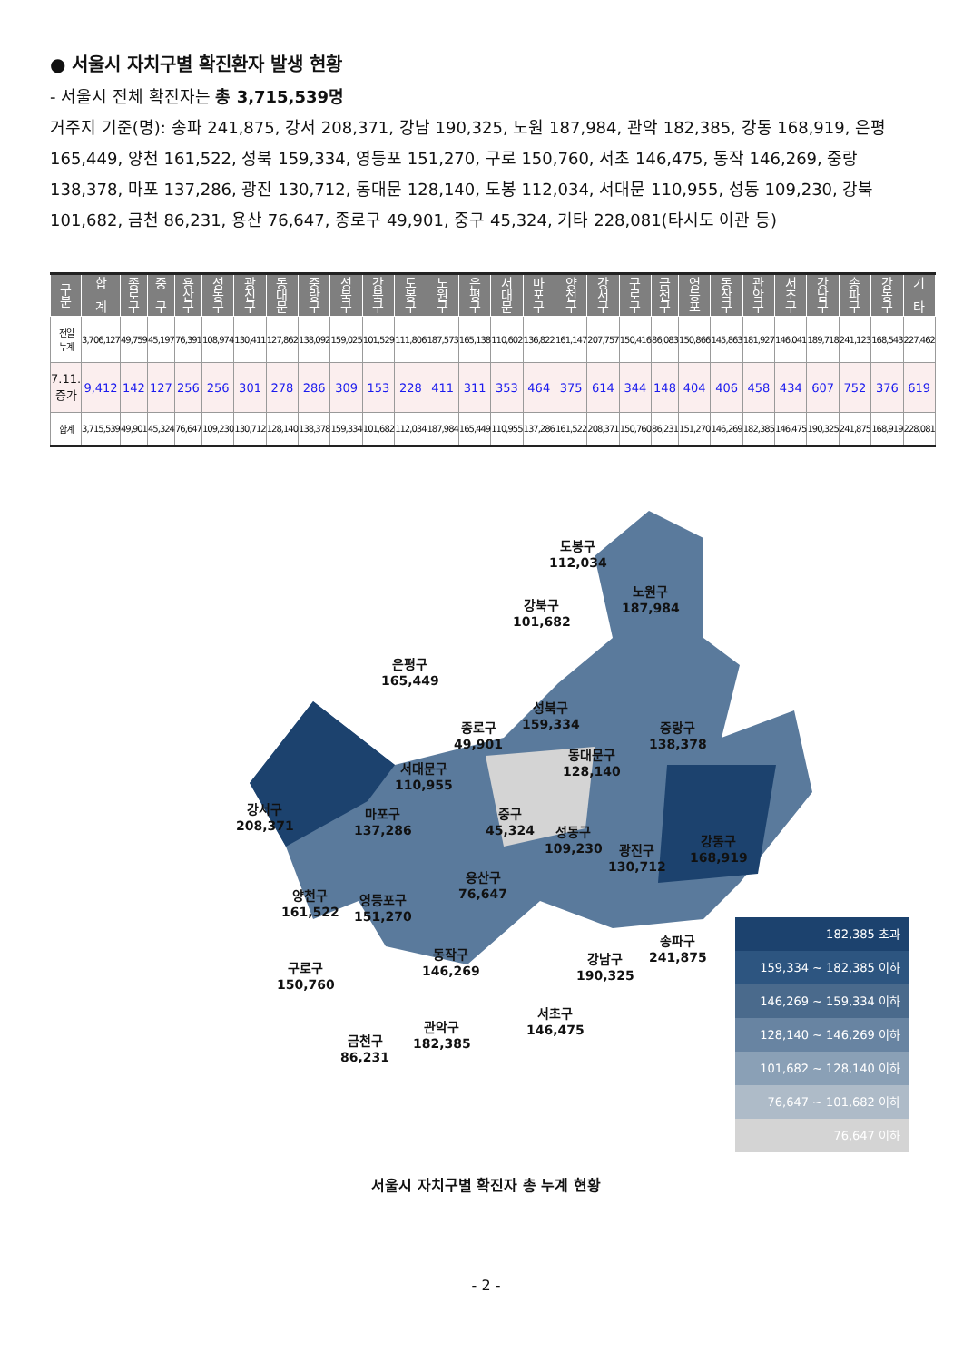● 서울시 자치구별 확진환자 발생 현황
- 서울시 전체 확진자는 총 3,715,539명
거주지 기준(명): 송파 241,875, 강서 208,371, 강남 190,325, 노원 187,984, 관악 182,385, 강동 168,919, 은평 165,449, 양천 161,522, 성북 159,334, 영등포 151,270, 구로 150,760, 서초 146,475, 동작 146,269, 중랑 138,378, 마포 137,286, 광진 130,712, 동대문 128,140, 도봉 112,034, 서대문 110,955, 성동 109,230, 강북 101,682, 금천 86,231, 용산 76,647, 종로구 49,901, 중구 45,324, 기타 228,081(타시도 이관 등)
| 구 분 | 합 계 | 종 로 구 | 중 구 | 용 산 구 | 성 동 구 | 광 진 구 | 동 대 문 | 중 랑 구 | 성 북 구 | 강 북 구 | 도 봉 구 | 노 원 구 | 은 평 구 | 서 대 문 | 마 포 구 | 양 천 구 | 강 서 구 | 구 로 구 | 금 천 구 | 영 등 포 | 동 작 구 | 관 악 구 | 서 초 구 | 강 남 구 | 송 파 구 | 강 동 구 | 기 타 |
| --- | --- | --- | --- | --- | --- | --- | --- | --- | --- | --- | --- | --- | --- | --- | --- | --- | --- | --- | --- | --- | --- | --- | --- | --- | --- | --- | --- |
| 전일 누계 | 3,706,127 | 49,759 | 45,197 | 76,391 | 108,974 | 130,411 | 127,862 | 138,092 | 159,025 | 101,529 | 111,806 | 187,573 | 165,138 | 110,602 | 136,822 | 161,147 | 207,757 | 150,416 | 86,083 | 150,866 | 145,863 | 181,927 | 146,041 | 189,718 | 241,123 | 168,543 | 227,462 |
| 7.11. 증가 | 9,412 | 142 | 127 | 256 | 256 | 301 | 278 | 286 | 309 | 153 | 228 | 411 | 311 | 353 | 464 | 375 | 614 | 344 | 148 | 404 | 406 | 458 | 434 | 607 | 752 | 376 | 619 |
| 합계 | 3,715,539 | 49,901 | 45,324 | 76,647 | 109,230 | 130,712 | 128,140 | 138,378 | 159,334 | 101,682 | 112,034 | 187,984 | 165,449 | 110,955 | 137,286 | 161,522 | 208,371 | 150,760 | 86,231 | 151,270 | 146,269 | 182,385 | 146,475 | 190,325 | 241,875 | 168,919 | 228,081 |
도봉구
112,034
노원구
187,984
강북구
101,682
은평구
165,449
성북구
159,334
종로구
49,901
중랑구
138,378
동대문구
128,140
서대문구
110,955
강서구
208,371
마포구
137,286
중구
45,324
성동구
109,230
광진구
130,712
강동구
168,919
용산구
76,647
양천구
161,522
영등포구
151,270
송파구
241,875
동작구
146,269
강남구
190,325
구로구
150,760
서초구
146,475
관악구
182,385
금천구
86,231
182,385 초과
159,334 ~ 182,385 이하
146,269 ~ 159,334 이하
128,140 ~ 146,269 이하
101,682 ~ 128,140 이하
76,647 ~ 101,682 이하
76,647 이하
서울시 자치구별 확진자 총 누계 현황
- 2 -